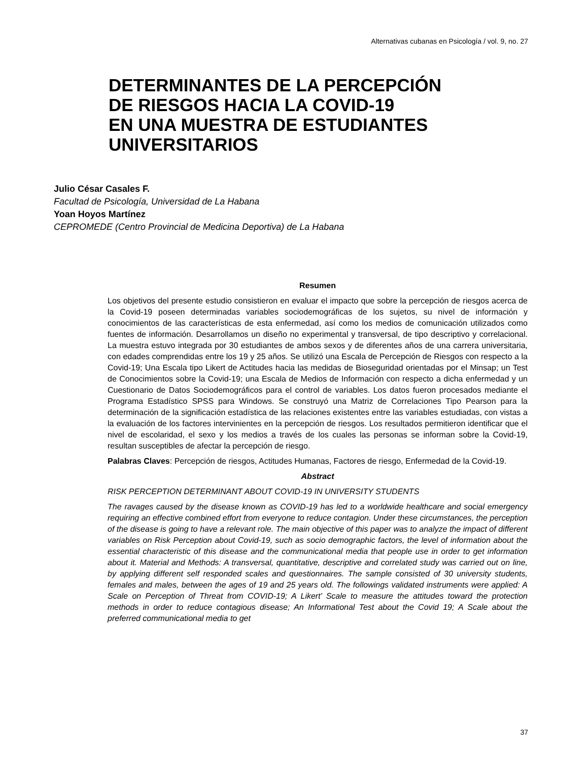Alternativas cubanas en Psicología / vol. 9, no. 27
DETERMINANTES DE LA PERCEPCIÓN
DE RIESGOS HACIA LA COVID-19
EN UNA MUESTRA DE ESTUDIANTES
UNIVERSITARIOS
Julio César Casales F.
Facultad de Psicología, Universidad de La Habana
Yoan Hoyos Martínez
CEPROMEDE (Centro Provincial de Medicina Deportiva) de La Habana
Resumen
Los objetivos del presente estudio consistieron en evaluar el impacto que sobre la percepción de riesgos acerca de la Covid-19 poseen determinadas variables sociodemográficas de los sujetos, su nivel de información y conocimientos de las características de esta enfermedad, así como los medios de comunicación utilizados como fuentes de información. Desarrollamos un diseño no experimental y transversal, de tipo descriptivo y correlacional. La muestra estuvo integrada por 30 estudiantes de ambos sexos y de diferentes años de una carrera universitaria, con edades comprendidas entre los 19 y 25 años. Se utilizó una Escala de Percepción de Riesgos con respecto a la Covid-19; Una Escala tipo Likert de Actitudes hacia las medidas de Bioseguridad orientadas por el Minsap; un Test de Conocimientos sobre la Covid-19; una Escala de Medios de Información con respecto a dicha enfermedad y un Cuestionario de Datos Sociodemográficos para el control de variables. Los datos fueron procesados mediante el Programa Estadístico SPSS para Windows. Se construyó una Matriz de Correlaciones Tipo Pearson para la determinación de la significación estadística de las relaciones existentes entre las variables estudiadas, con vistas a la evaluación de los factores intervinientes en la percepción de riesgos. Los resultados permitieron identificar que el nivel de escolaridad, el sexo y los medios a través de los cuales las personas se informan sobre la Covid-19, resultan susceptibles de afectar la percepción de riesgo.
Palabras Claves: Percepción de riesgos, Actitudes Humanas, Factores de riesgo, Enfermedad de la Covid-19.
Abstract
RISK PERCEPTION DETERMINANT ABOUT COVID-19 IN UNIVERSITY STUDENTS
The ravages caused by the disease known as COVID-19 has led to a worldwide healthcare and social emergency requiring an effective combined effort from everyone to reduce contagion. Under these circumstances, the perception of the disease is going to have a relevant role. The main objective of this paper was to analyze the impact of different variables on Risk Perception about Covid-19, such as socio demographic factors, the level of information about the essential characteristic of this disease and the communicational media that people use in order to get information about it. Material and Methods: A transversal, quantitative, descriptive and correlated study was carried out on line, by applying different self responded scales and questionnaires. The sample consisted of 30 university students, females and males, between the ages of 19 and 25 years old. The followings validated instruments were applied: A Scale on Perception of Threat from COVID-19; A Likert’ Scale to measure the attitudes toward the protection methods in order to reduce contagious disease; An Informational Test about the Covid 19; A Scale about the preferred communicational media to get
37